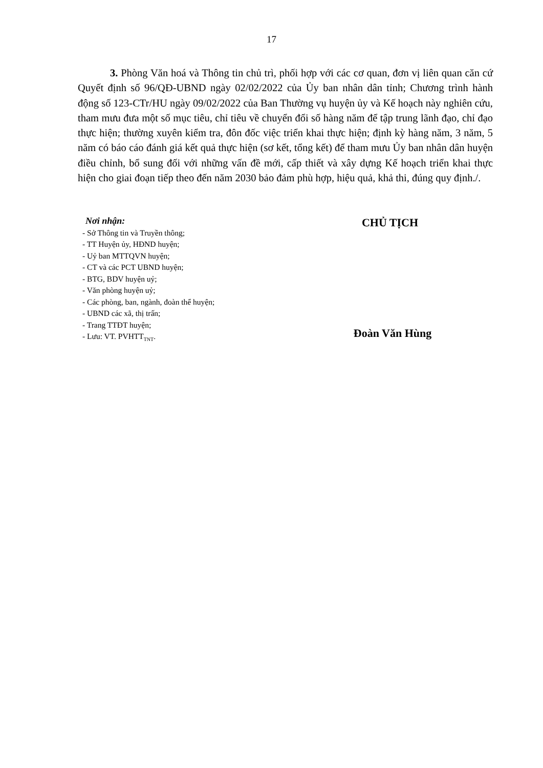17
3. Phòng Văn hoá và Thông tin chủ trì, phối hợp với các cơ quan, đơn vị liên quan căn cứ Quyết định số 96/QĐ-UBND ngày 02/02/2022 của Ủy ban nhân dân tỉnh; Chương trình hành động số 123-CTr/HU ngày 09/02/2022 của Ban Thường vụ huyện ủy và Kế hoạch này nghiên cứu, tham mưu đưa một số mục tiêu, chỉ tiêu về chuyển đổi số hàng năm để tập trung lãnh đạo, chỉ đạo thực hiện; thường xuyên kiểm tra, đôn đốc việc triển khai thực hiện; định kỳ hàng năm, 3 năm, 5 năm có báo cáo đánh giá kết quả thực hiện (sơ kết, tổng kết) để tham mưu Ủy ban nhân dân huyện điều chỉnh, bổ sung đối với những vấn đề mới, cấp thiết và xây dựng Kế hoạch triển khai thực hiện cho giai đoạn tiếp theo đến năm 2030 bảo đảm phù hợp, hiệu quả, khả thi, đúng quy định./.
Nơi nhận:
- Sở Thông tin và Truyền thông;
- TT Huyện ủy, HĐND huyện;
- Uỷ ban MTTQVN huyện;
- CT và các PCT UBND huyện;
- BTG, BDV huyện uỷ;
- Văn phòng huyện uỷ;
- Các phòng, ban, ngành, đoàn thể huyện;
- UBND các xã, thị trấn;
- Trang TTĐT huyện;
- Lưu: VT. PVHTT<sub>TNT</sub>.
CHỦ TỊCH
Đoàn Văn Hùng